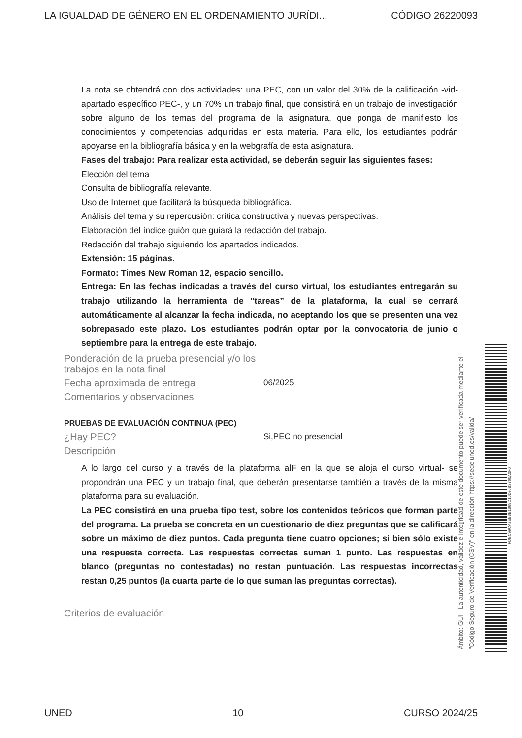LA IGUALDAD DE GÉNERO EN EL ORDENAMIENTO JURÍDI... CÓDIGO 26220093
La nota se obtendrá con dos actividades: una PEC, con un valor del 30% de la calificación -vid- apartado específico PEC-, y un 70% un trabajo final, que consistirá en un trabajo de investigación sobre alguno de los temas del programa de la asignatura, que ponga de manifiesto los conocimientos y competencias adquiridas en esta materia. Para ello, los estudiantes podrán apoyarse en la bibliografía básica y en la webgrafía de esta asignatura.
Fases del trabajo: Para realizar esta actividad, se deberán seguir las siguientes fases:
Elección del tema
Consulta de bibliografía relevante.
Uso de Internet que facilitará la búsqueda bibliográfica.
Análisis del tema y su repercusión: crítica constructiva y nuevas perspectivas.
Elaboración del índice guión que guiará la redacción del trabajo.
Redacción del trabajo siguiendo los apartados indicados.
Extensión: 15 páginas.
Formato: Times New Roman 12, espacio sencillo.
Entrega: En las fechas indicadas a través del curso virtual, los estudiantes entregarán su trabajo utilizando la herramienta de "tareas” de la plataforma, la cual se cerrará automáticamente al alcanzar la fecha indicada, no aceptando los que se presenten una vez sobrepasado este plazo. Los estudiantes podrán optar por la convocatoria de junio o septiembre para la entrega de este trabajo.
Ponderación de la prueba presencial y/o los trabajos en la nota final
Fecha aproximada de entrega
06/2025
Comentarios y observaciones
PRUEBAS DE EVALUACIÓN CONTINUA (PEC)
¿Hay PEC?
Si,PEC no presencial
Descripción
A lo largo del curso y a través de la plataforma alF en la que se aloja el curso virtual- se propondrán una PEC y un trabajo final, que deberán presentarse también a través de la misma plataforma para su evaluación.
La PEC consistirá en una prueba tipo test, sobre los contenidos teóricos que forman parte del programa. La prueba se concreta en un cuestionario de diez preguntas que se calificará sobre un máximo de diez puntos. Cada pregunta tiene cuatro opciones; si bien sólo existe una respuesta correcta. Las respuestas correctas suman 1 punto. Las respuestas en blanco (preguntas no contestadas) no restan puntuación. Las respuestas incorrectas restan 0,25 puntos (la cuarta parte de lo que suman las preguntas correctas).
Criterios de evaluación
Ámbito: GUI - La autenticidad, validez e integridad de este documento puede ser verificada mediante el "Código Seguro de Verificación (CSV)" en la dirección https://sede.uned.es/valida/
FDBC99CA3EB3E1869D16D86B3760A0F0
UNED 10 CURSO 2024/25